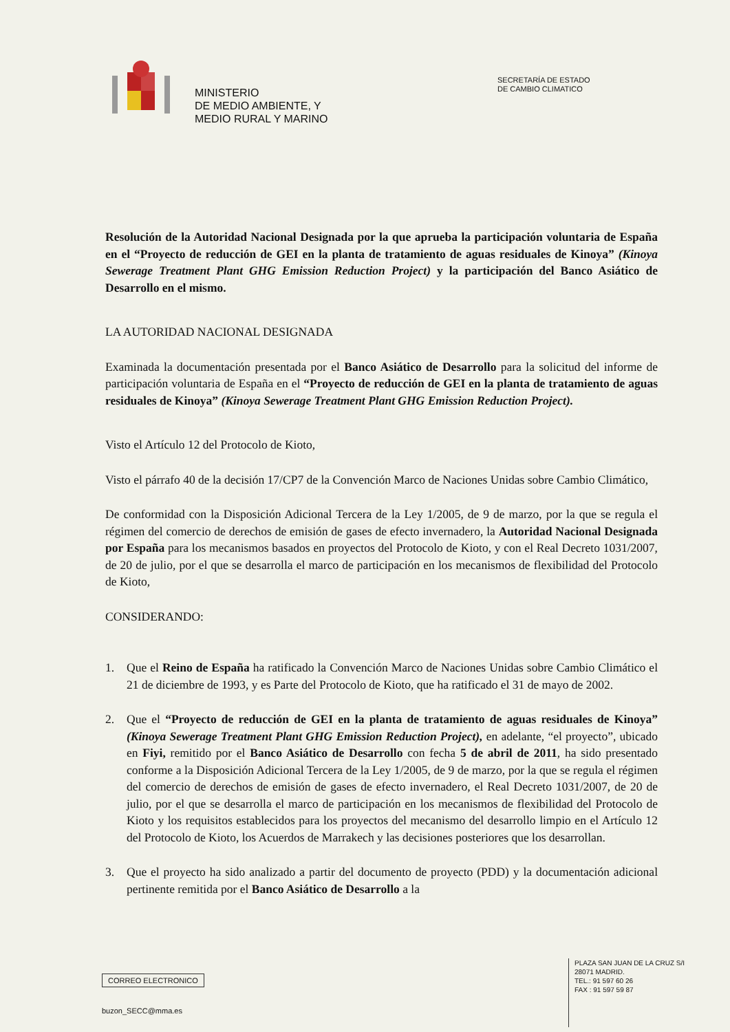MINISTERIO
DE MEDIO AMBIENTE, Y
MEDIO RURAL Y MARINO
SECRETARÍA DE ESTADO
DE CAMBIO CLIMATICO
Resolución de la Autoridad Nacional Designada por la que aprueba la participación voluntaria de España en el “Proyecto de reducción de GEI en la planta de tratamiento de aguas residuales de Kinoya” (Kinoya Sewerage Treatment Plant GHG Emission Reduction Project) y la participación del Banco Asiático de Desarrollo en el mismo.
LA AUTORIDAD NACIONAL DESIGNADA
Examinada la documentación presentada por el Banco Asiático de Desarrollo para la solicitud del informe de participación voluntaria de España en el “Proyecto de reducción de GEI en la planta de tratamiento de aguas residuales de Kinoya” (Kinoya Sewerage Treatment Plant GHG Emission Reduction Project).
Visto el Artículo 12 del Protocolo de Kioto,
Visto el párrafo 40 de la decisión 17/CP7 de la Convención Marco de Naciones Unidas sobre Cambio Climático,
De conformidad con la Disposición Adicional Tercera de la Ley 1/2005, de 9 de marzo, por la que se regula el régimen del comercio de derechos de emisión de gases de efecto invernadero, la Autoridad Nacional Designada por España para los mecanismos basados en proyectos del Protocolo de Kioto, y con el Real Decreto 1031/2007, de 20 de julio, por el que se desarrolla el marco de participación en los mecanismos de flexibilidad del Protocolo de Kioto,
CONSIDERANDO:
1. Que el Reino de España ha ratificado la Convención Marco de Naciones Unidas sobre Cambio Climático el 21 de diciembre de 1993, y es Parte del Protocolo de Kioto, que ha ratificado el 31 de mayo de 2002.
2. Que el “Proyecto de reducción de GEI en la planta de tratamiento de aguas residuales de Kinoya” (Kinoya Sewerage Treatment Plant GHG Emission Reduction Project), en adelante, “el proyecto”, ubicado en Fiyi, remitido por el Banco Asiático de Desarrollo con fecha 5 de abril de 2011, ha sido presentado conforme a la Disposición Adicional Tercera de la Ley 1/2005, de 9 de marzo, por la que se regula el régimen del comercio de derechos de emisión de gases de efecto invernadero, el Real Decreto 1031/2007, de 20 de julio, por el que se desarrolla el marco de participación en los mecanismos de flexibilidad del Protocolo de Kioto y los requisitos establecidos para los proyectos del mecanismo del desarrollo limpio en el Artículo 12 del Protocolo de Kioto, los Acuerdos de Marrakech y las decisiones posteriores que los desarrollan.
3. Que el proyecto ha sido analizado a partir del documento de proyecto (PDD) y la documentación adicional pertinente remitida por el Banco Asiático de Desarrollo a la
CORREO ELECTRONICO
buzon_SECC@mma.es
PLAZA SAN JUAN DE LA CRUZ S/I
28071 MADRID.
TEL.: 91 597 60 26
FAX : 91 597 59 87